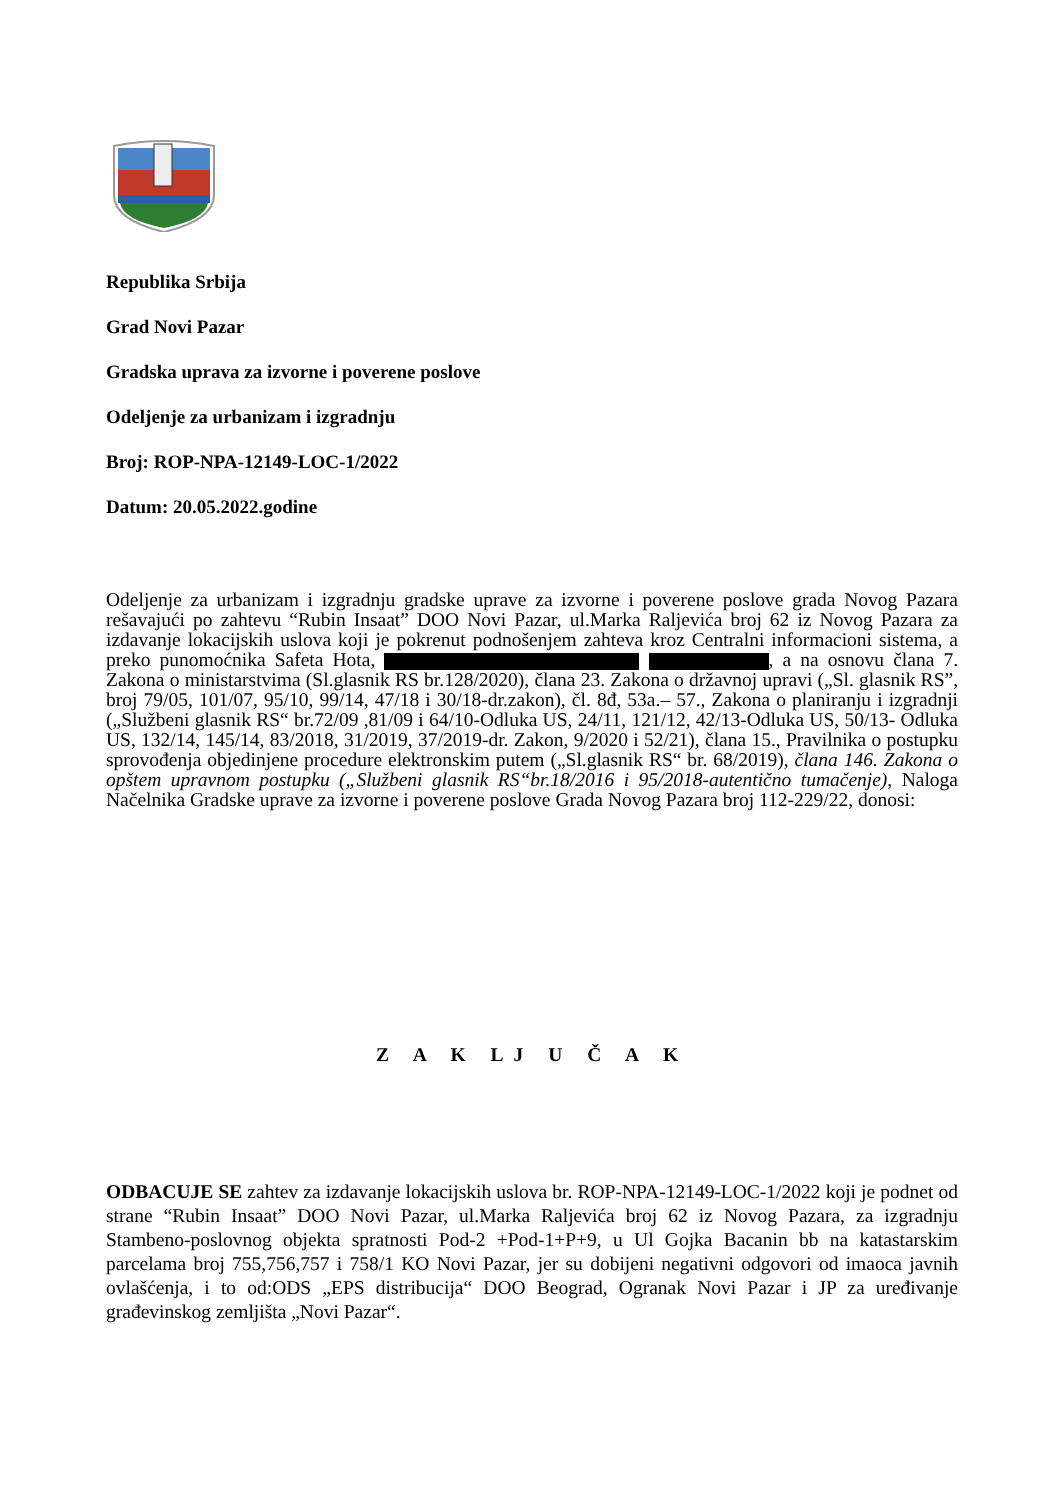Republika Srbija
Grad Novi Pazar
Gradska uprava za izvorne i poverene poslove
Odeljenje za urbanizam i izgradnju
Broj: ROP-NPA-12149-LOC-1/2022
Datum: 20.05.2022.godine
Odeljenje za urbanizam i izgradnju gradske uprave za izvorne i poverene poslove grada Novog Pazara rešavajući po zahtevu “Rubin Insaat” DOO Novi Pazar, ul.Marka Raljevića broj 62 iz Novog Pazara za izdavanje lokacijskih uslova koji je pokrenut podnošenjem zahteva kroz Centralni informacioni sistema, a preko punomoćnika Safeta Hota, , a na osnovu člana 7. Zakona o ministarstvima (Sl.glasnik RS br.128/2020), člana 23. Zakona o državnoj upravi („Sl. glasnik RS”, broj 79/05, 101/07, 95/10, 99/14, 47/18 i 30/18-dr.zakon), čl. 8đ, 53a.– 57., Zakona o planiranju i izgradnji („Službeni glasnik RS“ br.72/09 ,81/09 i 64/10-Odluka US, 24/11, 121/12, 42/13-Odluka US, 50/13- Odluka US, 132/14, 145/14, 83/2018, 31/2019, 37/2019-dr. Zakon, 9/2020 i 52/21), člana 15., Pravilnika o postupku sprovođenja objedinjene procedure elektronskim putem („Sl.glasnik RS“ br. 68/2019), člana 146. Zakona o opštem upravnom postupku („Službeni glasnik RS“br.18/2016 i 95/2018-autentično tumačenje), Naloga Načelnika Gradske uprave za izvorne i poverene poslove Grada Novog Pazara broj 112-229/22, donosi:
Z A K LJ U Č A K
ODBACUJE SE zahtev za izdavanje lokacijskih uslova br. ROP-NPA-12149-LOC-1/2022 koji je podnet od strane “Rubin Insaat” DOO Novi Pazar, ul.Marka Raljevića broj 62 iz Novog Pazara, za izgradnju Stambeno-poslovnog objekta spratnosti Pod-2 +Pod-1+P+9, u Ul Gojka Bacanin bb na katastarskim parcelama broj 755,756,757 i 758/1 KO Novi Pazar, jer su dobijeni negativni odgovori od imaoca javnih ovlašćenja, i to od:ODS „EPS distribucija“ DOO Beograd, Ogranak Novi Pazar i JP za uređivanje građevinskog zemljišta „Novi Pazar“.